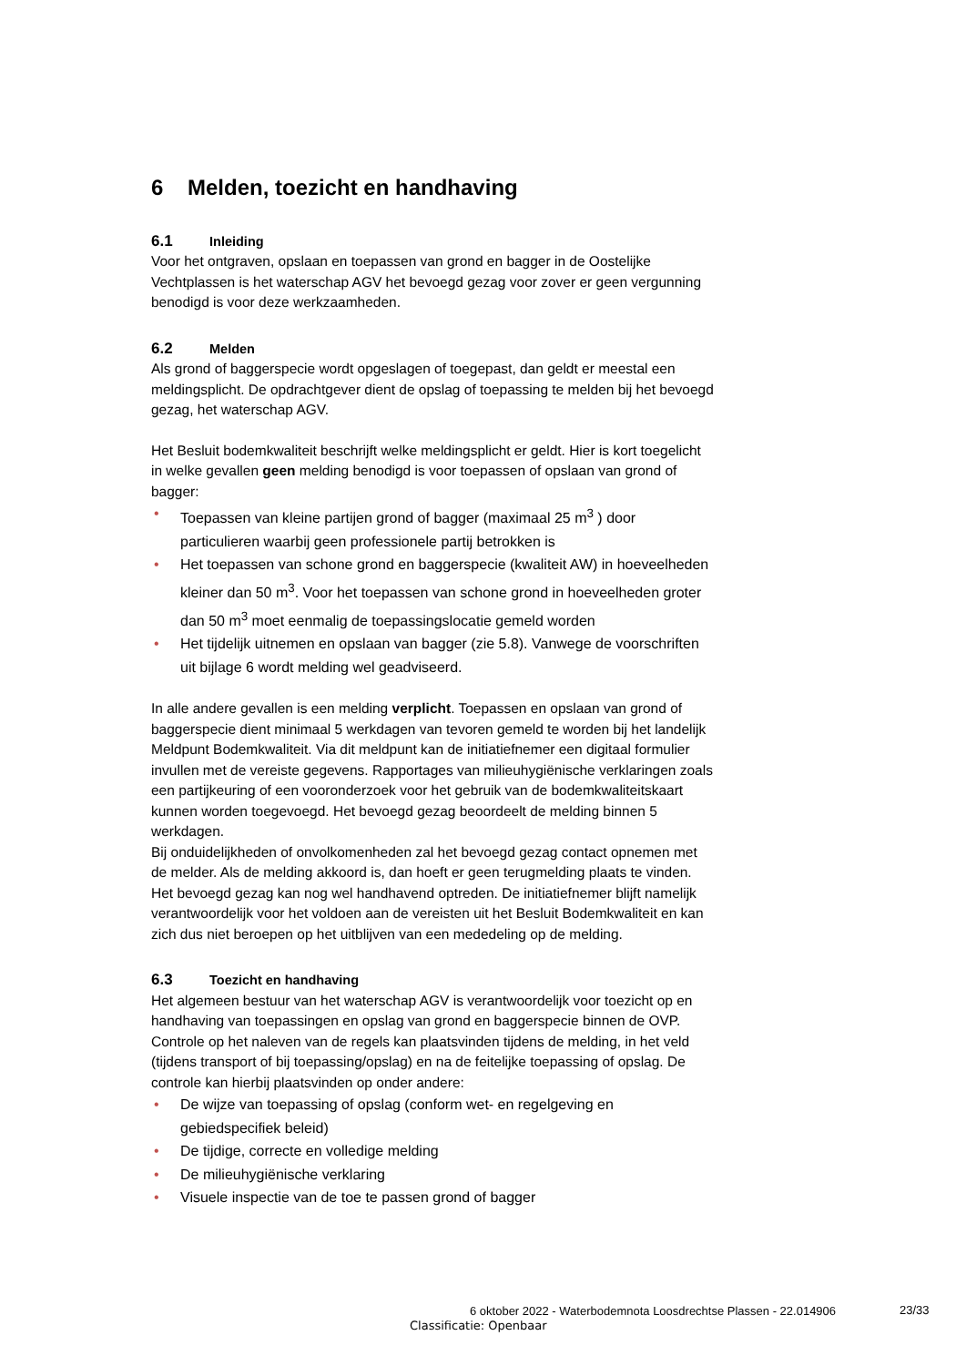6 Melden, toezicht en handhaving
6.1 Inleiding
Voor het ontgraven, opslaan en toepassen van grond en bagger in de Oostelijke Vechtplassen is het waterschap AGV het bevoegd gezag voor zover er geen vergunning benodigd is voor deze werkzaamheden.
6.2 Melden
Als grond of baggerspecie wordt opgeslagen of toegepast, dan geldt er meestal een meldingsplicht. De opdrachtgever dient de opslag of toepassing te melden bij het bevoegd gezag, het waterschap AGV.
Het Besluit bodemkwaliteit beschrijft welke meldingsplicht er geldt. Hier is kort toegelicht in welke gevallen geen melding benodigd is voor toepassen of opslaan van grond of bagger:
• Toepassen van kleine partijen grond of bagger (maximaal 25 m<sup>3</sup> ) door particulieren waarbij geen professionele partij betrokken is
• Het toepassen van schone grond en baggerspecie (kwaliteit AW) in hoeveelheden kleiner dan 50 m<sup>3</sup>. Voor het toepassen van schone grond in hoeveelheden groter dan 50 m<sup>3</sup> moet eenmalig de toepassingslocatie gemeld worden
• Het tijdelijk uitnemen en opslaan van bagger (zie 5.8). Vanwege de voorschriften uit bijlage 6 wordt melding wel geadviseerd.
In alle andere gevallen is een melding verplicht. Toepassen en opslaan van grond of baggerspecie dient minimaal 5 werkdagen van tevoren gemeld te worden bij het landelijk Meldpunt Bodemkwaliteit. Via dit meldpunt kan de initiatiefnemer een digitaal formulier invullen met de vereiste gegevens. Rapportages van milieuhygiënische verklaringen zoals een partijkeuring of een vooronderzoek voor het gebruik van de bodemkwaliteitskaart kunnen worden toegevoegd. Het bevoegd gezag beoordeelt de melding binnen 5 werkdagen.
Bij onduidelijkheden of onvolkomenheden zal het bevoegd gezag contact opnemen met de melder. Als de melding akkoord is, dan hoeft er geen terugmelding plaats te vinden. Het bevoegd gezag kan nog wel handhavend optreden. De initiatiefnemer blijft namelijk verantwoordelijk voor het voldoen aan de vereisten uit het Besluit Bodemkwaliteit en kan zich dus niet beroepen op het uitblijven van een mededeling op de melding.
6.3 Toezicht en handhaving
Het algemeen bestuur van het waterschap AGV is verantwoordelijk voor toezicht op en handhaving van toepassingen en opslag van grond en baggerspecie binnen de OVP. Controle op het naleven van de regels kan plaatsvinden tijdens de melding, in het veld (tijdens transport of bij toepassing/opslag) en na de feitelijke toepassing of opslag. De controle kan hierbij plaatsvinden op onder andere:
• De wijze van toepassing of opslag (conform wet- en regelgeving en gebiedspecifiek beleid)
• De tijdige, correcte en volledige melding
• De milieuhygiënische verklaring
• Visuele inspectie van de toe te passen grond of bagger
6 oktober 2022 - Waterbodemnota Loosdrechtse Plassen - 22.014906
23/33
Classificatie: Openbaar